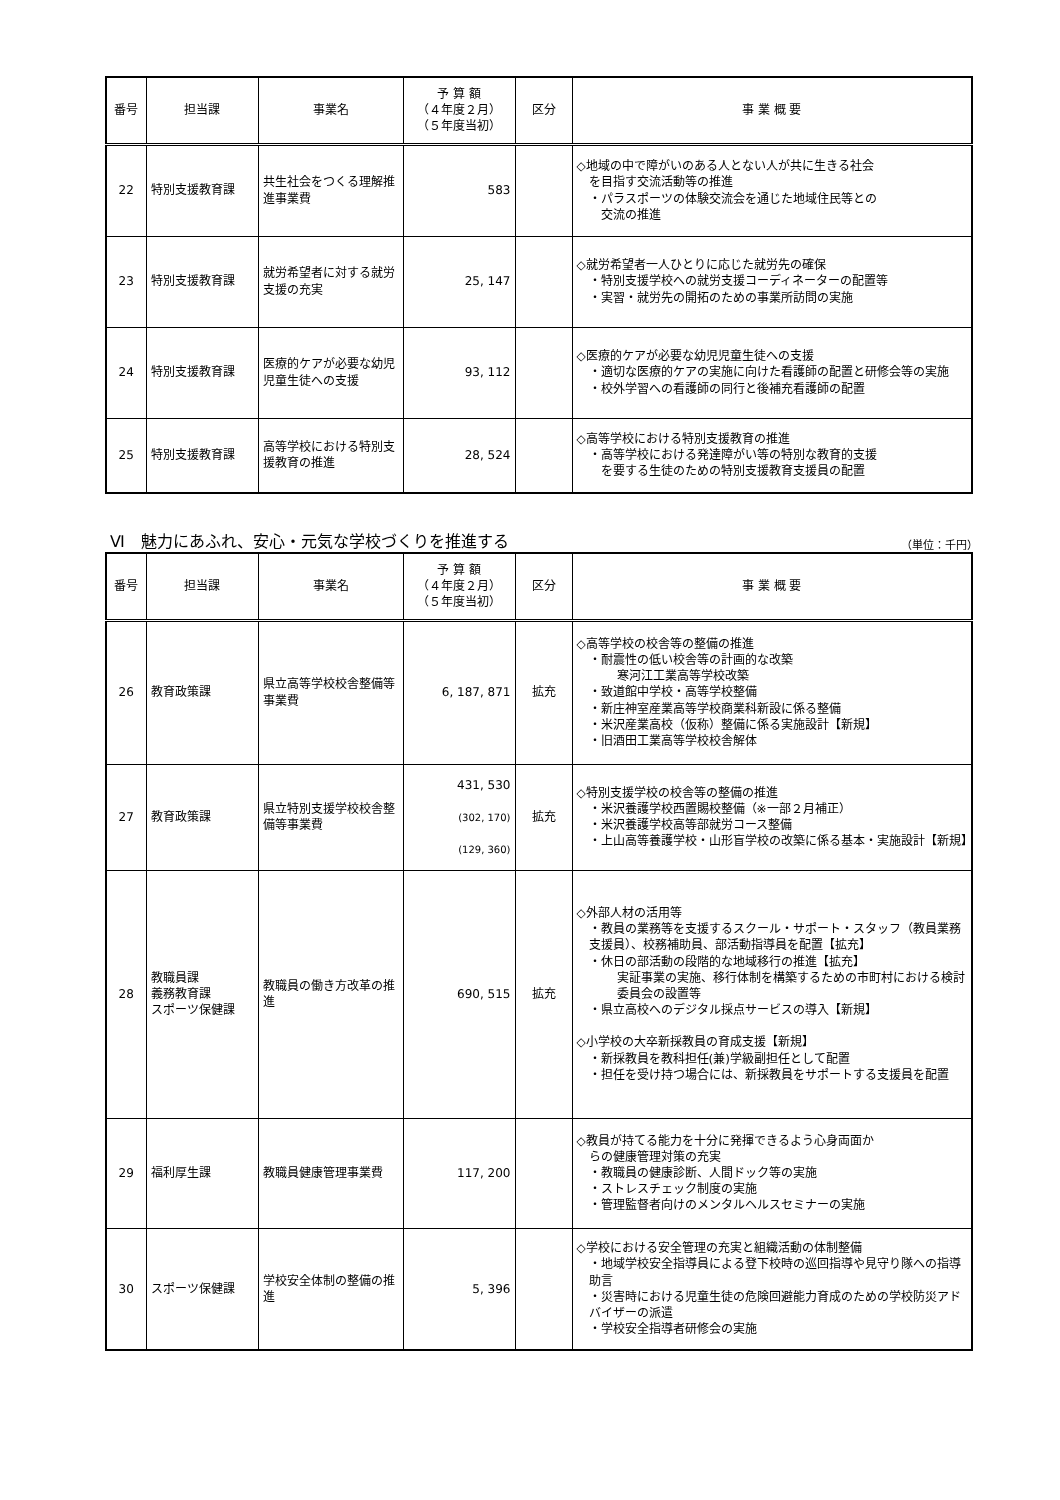| 番号 | 担当課 | 事業名 | 予 算 額 （４年度２月） （５年度当初） | 区分 | 事 業 概 要 |
| --- | --- | --- | --- | --- | --- |
| 22 | 特別支援教育課 | 共生社会をつくる理解推進事業費 | 583 | | ◇地域の中で障がいのある人とない人が共に生きる社会 を目指す交流活動等の推進 ・パラスポーツの体験交流会を通じた地域住民等との 交流の推進 |
| 23 | 特別支援教育課 | 就労希望者に対する就労支援の充実 | 25, 147 | | ◇就労希望者一人ひとりに応じた就労先の確保 ・特別支援学校への就労支援コーディネーターの配置等 ・実習・就労先の開拓のための事業所訪問の実施 |
| 24 | 特別支援教育課 | 医療的ケアが必要な幼児児童生徒への支援 | 93, 112 | | ◇医療的ケアが必要な幼児児童生徒への支援 ・適切な医療的ケアの実施に向けた看護師の配置と研修会等の実施 ・校外学習への看護師の同行と後補充看護師の配置 |
| 25 | 特別支援教育課 | 高等学校における特別支援教育の推進 | 28, 524 | | ◇高等学校における特別支援教育の推進 ・高等学校における発達障がい等の特別な教育的支援 を要する生徒のための特別支援教育支援員の配置 |
Ⅵ　魅力にあふれ、安心・元気な学校づくりを推進する （単位：千円）
| 番号 | 担当課 | 事業名 | 予 算 額 （４年度２月） （５年度当初） | 区分 | 事 業 概 要 |
| --- | --- | --- | --- | --- | --- |
| 26 | 教育政策課 | 県立高等学校校舎整備等事業費 | 6, 187, 871 | 拡充 | ◇高等学校の校舎等の整備の推進 ・耐震性の低い校舎等の計画的な改築 寒河江工業高等学校改築 ・致道館中学校・高等学校整備 ・新庄神室産業高等学校商業科新設に係る整備 ・米沢産業高校（仮称）整備に係る実施設計【新規】 ・旧酒田工業高等学校校舎解体 |
| 27 | 教育政策課 | 県立特別支援学校校舎整備等事業費 | 431, 530 (302, 170) (129, 360) | 拡充 | ◇特別支援学校の校舎等の整備の推進 ・米沢養護学校西置賜校整備（※一部２月補正） ・米沢養護学校高等部就労コース整備 ・上山高等養護学校・山形盲学校の改築に係る基本・実施設計【新規】 |
| 28 | 教職員課 義務教育課 スポーツ保健課 | 教職員の働き方改革の推進 | 690, 515 | 拡充 | ◇外部人材の活用等 ・教員の業務等を支援するスクール・サポート・スタッフ（教員業務支援員）、校務補助員、部活動指導員を配置【拡充】 ・休日の部活動の段階的な地域移行の推進【拡充】 実証事業の実施、移行体制を構築するための市町村における検討委員会の設置等 ・県立高校へのデジタル採点サービスの導入【新規】 ◇小学校の大卒新採教員の育成支援【新規】 ・新採教員を教科担任(兼)学級副担任として配置 ・担任を受け持つ場合には、新採教員をサポートする支援員を配置 |
| 29 | 福利厚生課 | 教職員健康管理事業費 | 117, 200 | | ◇教員が持てる能力を十分に発揮できるよう心身両面か らの健康管理対策の充実 ・教職員の健康診断、人間ドック等の実施 ・ストレスチェック制度の実施 ・管理監督者向けのメンタルヘルスセミナーの実施 |
| 30 | スポーツ保健課 | 学校安全体制の整備の推進 | 5, 396 | | ◇学校における安全管理の充実と組織活動の体制整備 ・地域学校安全指導員による登下校時の巡回指導や見守り隊への指導助言 ・災害時における児童生徒の危険回避能力育成のための学校防災アドバイザーの派遣 ・学校安全指導者研修会の実施 |